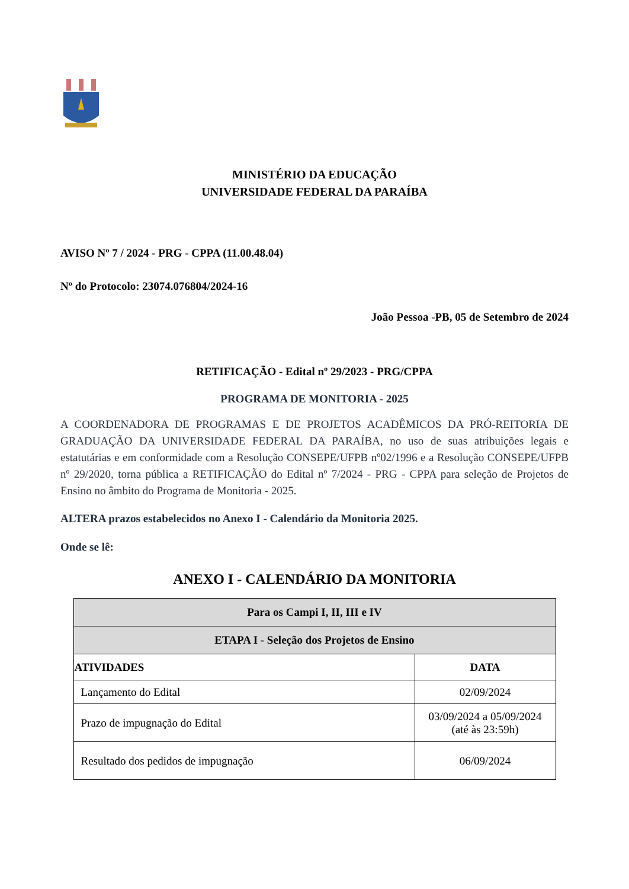MINISTÉRIO DA EDUCAÇÃO
UNIVERSIDADE FEDERAL DA PARAÍBA
AVISO Nº 7 / 2024 - PRG - CPPA (11.00.48.04)
Nº do Protocolo: 23074.076804/2024-16
João Pessoa -PB, 05 de Setembro de 2024
RETIFICAÇÃO - Edital nº 29/2023 - PRG/CPPA
PROGRAMA DE MONITORIA - 2025
A COORDENADORA DE PROGRAMAS E DE PROJETOS ACADÊMICOS DA PRÓ-REITORIA DE GRADUAÇÃO DA UNIVERSIDADE FEDERAL DA PARAÍBA, no uso de suas atribuições legais e estatutárias e em conformidade com a Resolução CONSEPE/UFPB nº02/1996 e a Resolução CONSEPE/UFPB nº 29/2020, torna pública a RETIFICAÇÃO do Edital nº 7/2024 - PRG - CPPA para seleção de Projetos de Ensino no âmbito do Programa de Monitoria - 2025.
ALTERA prazos estabelecidos no Anexo I - Calendário da Monitoria 2025.
Onde se lê:
ANEXO I - CALENDÁRIO DA MONITORIA
| Para os Campi I, II, III e IV | |
| --- | --- |
| ETAPA I - Seleção dos Projetos de Ensino | |
| ATIVIDADES | DATA |
| Lançamento do Edital | 02/09/2024 |
| Prazo de impugnação do Edital | 03/09/2024 a 05/09/2024 (até às 23:59h) |
| Resultado dos pedidos de impugnação | 06/09/2024 |